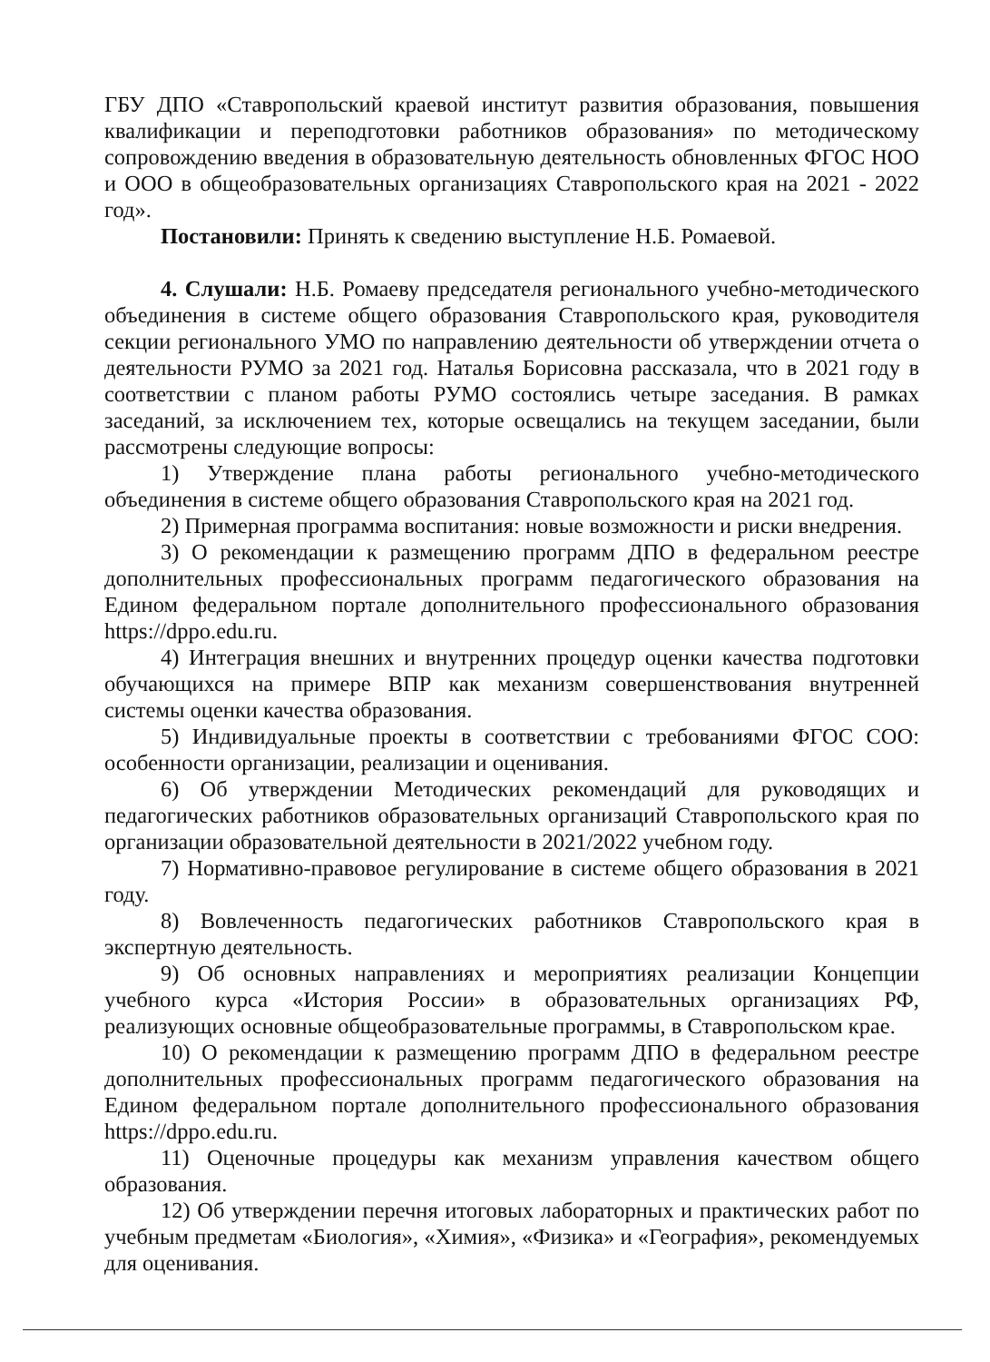ГБУ ДПО «Ставропольский краевой институт развития образования, повышения квалификации и переподготовки работников образования» по методическому сопровождению введения в образовательную деятельность обновленных ФГОС НОО и ООО в общеобразовательных организациях Ставропольского края на 2021 - 2022 год».
Постановили: Принять к сведению выступление Н.Б. Ромаевой.
4. Слушали: Н.Б. Ромаеву председателя регионального учебно-методического объединения в системе общего образования Ставропольского края, руководителя секции регионального УМО по направлению деятельности об утверждении отчета о деятельности РУМО за 2021 год. Наталья Борисовна рассказала, что в 2021 году в соответствии с планом работы РУМО состоялись четыре заседания. В рамках заседаний, за исключением тех, которые освещались на текущем заседании, были рассмотрены следующие вопросы:
1) Утверждение плана работы регионального учебно-методического объединения в системе общего образования Ставропольского края на 2021 год.
2) Примерная программа воспитания: новые возможности и риски внедрения.
3) О рекомендации к размещению программ ДПО в федеральном реестре дополнительных профессиональных программ педагогического образования на Едином федеральном портале дополнительного профессионального образования https://dppo.edu.ru.
4) Интеграция внешних и внутренних процедур оценки качества подготовки обучающихся на примере ВПР как механизм совершенствования внутренней системы оценки качества образования.
5) Индивидуальные проекты в соответствии с требованиями ФГОС СОО: особенности организации, реализации и оценивания.
6) Об утверждении Методических рекомендаций для руководящих и педагогических работников образовательных организаций Ставропольского края по организации образовательной деятельности в 2021/2022 учебном году.
7) Нормативно-правовое регулирование в системе общего образования в 2021 году.
8) Вовлеченность педагогических работников Ставропольского края в экспертную деятельность.
9) Об основных направлениях и мероприятиях реализации Концепции учебного курса «История России» в образовательных организациях РФ, реализующих основные общеобразовательные программы, в Ставропольском крае.
10) О рекомендации к размещению программ ДПО в федеральном реестре дополнительных профессиональных программ педагогического образования на Едином федеральном портале дополнительного профессионального образования https://dppo.edu.ru.
11) Оценочные процедуры как механизм управления качеством общего образования.
12) Об утверждении перечня итоговых лабораторных и практических работ по учебным предметам «Биология», «Химия», «Физика» и «География», рекомендуемых для оценивания.